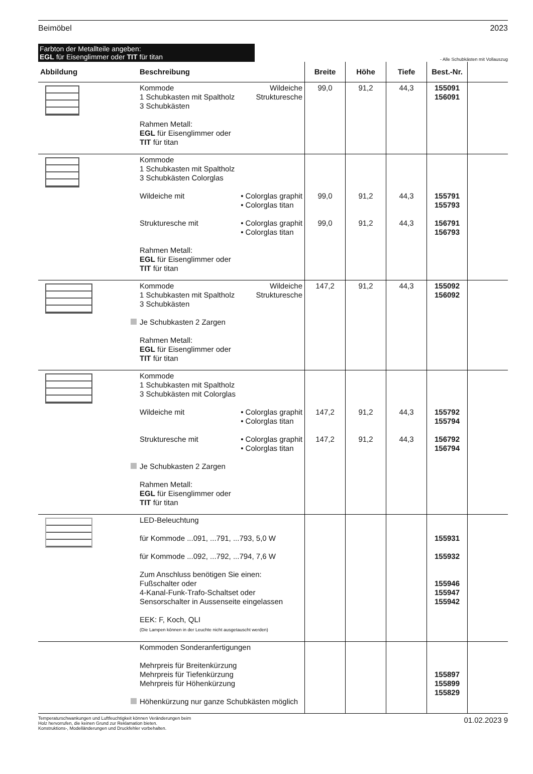Beimöbel 2023
Farbton der Metallteile angeben:
EGL für Eisenglimmer oder TIT für titan
- Alle Schubkästen mit Vollauszug
| Abbildung | Beschreibung | Breite | Höhe | Tiefe | Best.-Nr. | |
| --- | --- | --- | --- | --- | --- | --- |
| | Kommode Wildeiche 1 Schubkasten mit Spaltholz Strukturesche 3 Schubkästen Rahmen Metall: EGL für Eisenglimmer oder TIT für titan | 99,0 | 91,2 | 44,3 | 155091 156091 | |
| | Kommode 1 Schubkasten mit Spaltholz 3 Schubkästen Colorglas Wildeiche mit • Colorglas graphit • Colorglas titan Strukturesche mit • Colorglas graphit • Colorglas titan Rahmen Metall: EGL für Eisenglimmer oder TIT für titan | 99,0 99,0 | 91,2 91,2 | 44,3 44,3 | 155791 155793 156791 156793 | |
| | Kommode Wildeiche 1 Schubkasten mit Spaltholz Strukturesche 3 Schubkästen Je Schubkasten 2 Zargen Rahmen Metall: EGL für Eisenglimmer oder TIT für titan | 147,2 | 91,2 | 44,3 | 155092 156092 | |
| | Kommode 1 Schubkasten mit Spaltholz 3 Schubkästen mit Colorglas Wildeiche mit • Colorglas graphit • Colorglas titan Strukturesche mit • Colorglas graphit • Colorglas titan Je Schubkasten 2 Zargen Rahmen Metall: EGL für Eisenglimmer oder TIT für titan | 147,2 147,2 | 91,2 91,2 | 44,3 44,3 | 155792 155794 156792 156794 | |
| | LED-Beleuchtung für Kommode ...091, ...791, ...793, 5,0 W für Kommode ...092, ...792, ...794, 7,6 W Zum Anschluss benötigen Sie einen: Fußschalter oder 4-Kanal-Funk-Trafo-Schaltset oder Sensorschalter in Aussenseite eingelassen EEK: F, Koch, QLI (Die Lampen können in der Leuchte nicht ausgetauscht werden) | | | | 155931 155932 155946 155947 155942 | |
| | Kommoden Sonderanfertigungen Mehrpreis für Breitenkürzung Mehrpreis für Tiefenkürzung Mehrpreis für Höhenkürzung Höhenkürzung nur ganze Schubkästen möglich | | | | 155897 155899 155829 | |
Temperaturschwankungen und Luftfeuchtigkeit können Veränderungen beim
Holz hervorrufen, die keinen Grund zur Reklamation bieten.
Konstruktions-, Modelländerungen und Druckfehler vorbehalten.
01.02.2023 9